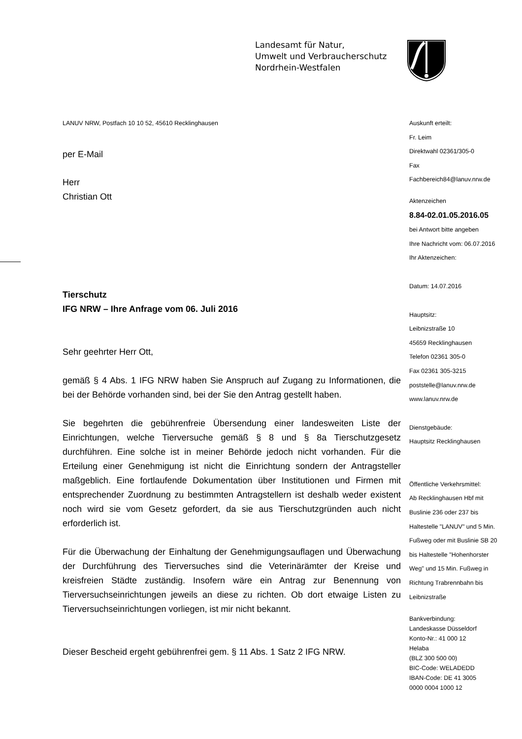Landesamt für Natur,
Umwelt und Verbraucherschutz
Nordrhein-Westfalen
LANUV NRW, Postfach 10 10 52, 45610 Recklinghausen
per E-Mail
Herr
Christian Ott
Tierschutz
IFG NRW – Ihre Anfrage vom 06. Juli 2016
Sehr geehrter Herr Ott,
gemäß § 4 Abs. 1 IFG NRW haben Sie Anspruch auf Zugang zu Informationen, die bei der Behörde vorhanden sind, bei der Sie den Antrag gestellt haben.
Sie begehrten die gebührenfreie Übersendung einer landesweiten Liste der Einrichtungen, welche Tierversuche gemäß § 8 und § 8a Tierschutzgesetz durchführen. Eine solche ist in meiner Behörde jedoch nicht vorhanden. Für die Erteilung einer Genehmigung ist nicht die Einrichtung sondern der Antragsteller maßgeblich. Eine fortlaufende Dokumentation über Institutionen und Firmen mit entsprechender Zuordnung zu bestimmten Antragstellern ist deshalb weder existent noch wird sie vom Gesetz gefordert, da sie aus Tierschutzgründen auch nicht erforderlich ist.
Für die Überwachung der Einhaltung der Genehmigungsauflagen und Überwachung der Durchführung des Tierversuches sind die Veterinärämter der Kreise und kreisfreien Städte zuständig. Insofern wäre ein Antrag zur Benennung von Tierversuchseinrichtungen jeweils an diese zu richten. Ob dort etwaige Listen zu Tierversuchseinrichtungen vorliegen, ist mir nicht bekannt.
Dieser Bescheid ergeht gebührenfrei gem. § 11 Abs. 1 Satz 2 IFG NRW.
Auskunft erteilt:
Fr. Leim
Direktwahl 02361/305-0
Fax
Fachbereich84@lanuv.nrw.de
Aktenzeichen
8.84-02.01.05.2016.05
bei Antwort bitte angeben
Ihre Nachricht vom: 06.07.2016
Ihr Aktenzeichen:
Datum: 14.07.2016
Hauptsitz:
Leibnizstraße 10
45659 Recklinghausen
Telefon 02361 305-0
Fax 02361 305-3215
poststelle@lanuv.nrw.de
www.lanuv.nrw.de
Dienstgebäude:
Hauptsitz Recklinghausen
Öffentliche Verkehrsmittel:
Ab Recklinghausen Hbf mit
Buslinie 236 oder 237 bis
Haltestelle "LANUV" und 5 Min.
Fußweg oder mit Buslinie SB 20
bis Haltestelle "Hohenhorster
Weg" und 15 Min. Fußweg in
Richtung Trabrennbahn bis
Leibnizstraße
Bankverbindung:
Landeskasse Düsseldorf
Konto-Nr.: 41 000 12
Helaba
(BLZ 300 500 00)
BIC-Code: WELADEDD
IBAN-Code: DE 41 3005
0000 0004 1000 12